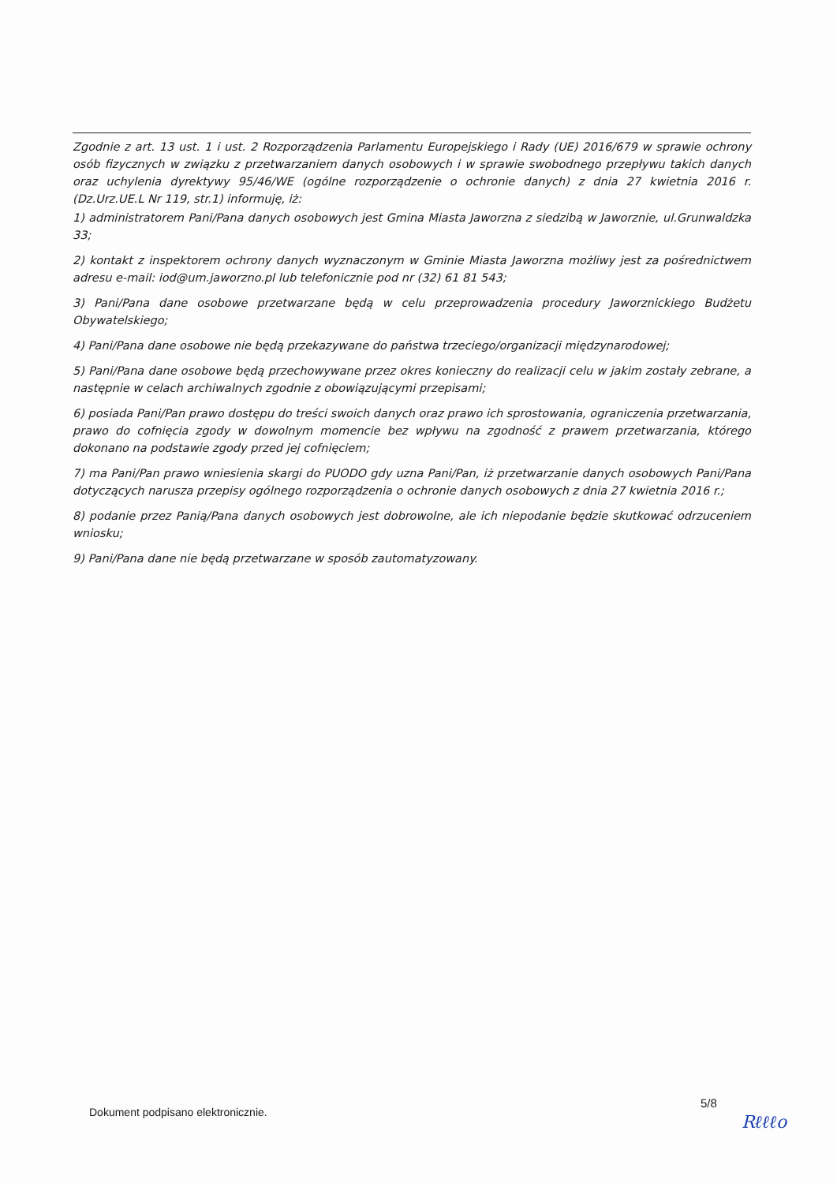Zgodnie z art. 13 ust. 1 i ust. 2 Rozporządzenia Parlamentu Europejskiego i Rady (UE) 2016/679 w sprawie ochrony osób fizycznych w związku z przetwarzaniem danych osobowych i w sprawie swobodnego przepływu takich danych oraz uchylenia dyrektywy 95/46/WE (ogólne rozporządzenie o ochronie danych) z dnia 27 kwietnia 2016 r. (Dz.Urz.UE.L Nr 119, str.1) informuję, iż:
1) administratorem Pani/Pana danych osobowych jest Gmina Miasta Jaworzna z siedzibą w Jaworznie, ul.Grunwaldzka 33;
2) kontakt z inspektorem ochrony danych wyznaczonym w Gminie Miasta Jaworzna możliwy jest za pośrednictwem adresu e-mail: iod@um.jaworzno.pl lub telefonicznie pod nr (32) 61 81 543;
3) Pani/Pana dane osobowe przetwarzane będą w celu przeprowadzenia procedury Jaworznickiego Budżetu Obywatelskiego;
4) Pani/Pana dane osobowe nie będą przekazywane do państwa trzeciego/organizacji międzynarodowej;
5) Pani/Pana dane osobowe będą przechowywane przez okres konieczny do realizacji celu w jakim zostały zebrane, a następnie w celach archiwalnych zgodnie z obowiązującymi przepisami;
6) posiada Pani/Pan prawo dostępu do treści swoich danych oraz prawo ich sprostowania, ograniczenia przetwarzania, prawo do cofnięcia zgody w dowolnym momencie bez wpływu na zgodność z prawem przetwarzania, którego dokonano na podstawie zgody przed jej cofnięciem;
7) ma Pani/Pan prawo wniesienia skargi do PUODO gdy uzna Pani/Pan, iż przetwarzanie danych osobowych Pani/Pana dotyczących narusza przepisy ogólnego rozporządzenia o ochronie danych osobowych z dnia 27 kwietnia 2016 r.;
8) podanie przez Panią/Pana danych osobowych jest dobrowolne, ale ich niepodanie będzie skutkować odrzuceniem wniosku;
9) Pani/Pana dane nie będą przetwarzane w sposób zautomatyzowany.
5/8
Dokument podpisano elektronicznie.
Rℓℓℓo